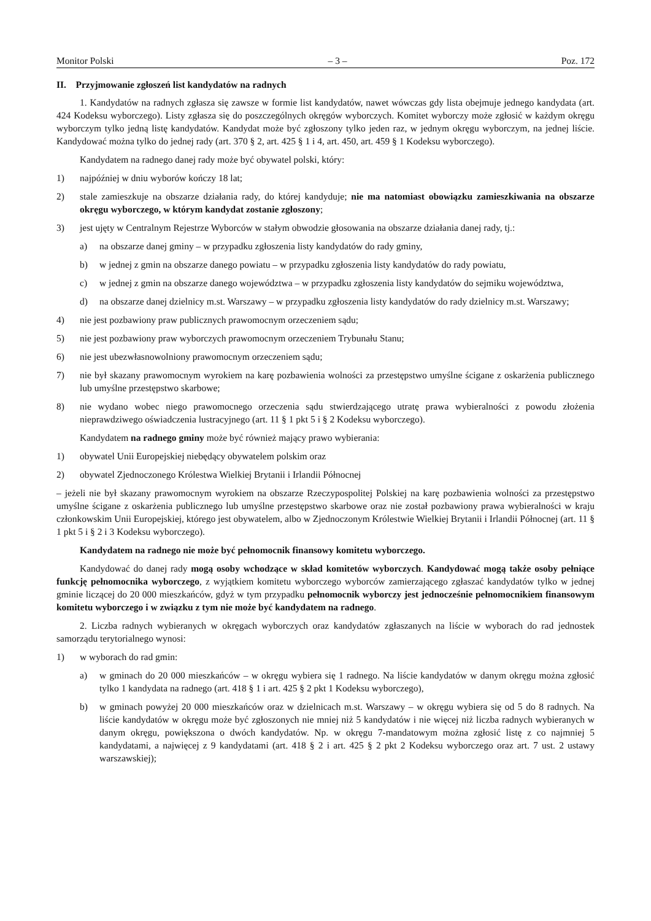Monitor Polski – 3 – Poz. 172
II. Przyjmowanie zgłoszeń list kandydatów na radnych
1. Kandydatów na radnych zgłasza się zawsze w formie list kandydatów, nawet wówczas gdy lista obejmuje jednego kandydata (art. 424 Kodeksu wyborczego). Listy zgłasza się do poszczególnych okręgów wyborczych. Komitet wyborczy może zgłosić w każdym okręgu wyborczym tylko jedną listę kandydatów. Kandydat może być zgłoszony tylko jeden raz, w jednym okręgu wyborczym, na jednej liście. Kandydować można tylko do jednej rady (art. 370 § 2, art. 425 § 1 i 4, art. 450, art. 459 § 1 Kodeksu wyborczego).
Kandydatem na radnego danej rady może być obywatel polski, który:
1) najpóźniej w dniu wyborów kończy 18 lat;
2) stale zamieszkuje na obszarze działania rady, do której kandyduje; nie ma natomiast obowiązku zamieszkiwania na obszarze okręgu wyborczego, w którym kandydat zostanie zgłoszony;
3) jest ujęty w Centralnym Rejestrze Wyborców w stałym obwodzie głosowania na obszarze działania danej rady, tj.:
a) na obszarze danej gminy – w przypadku zgłoszenia listy kandydatów do rady gminy,
b) w jednej z gmin na obszarze danego powiatu – w przypadku zgłoszenia listy kandydatów do rady powiatu,
c) w jednej z gmin na obszarze danego województwa – w przypadku zgłoszenia listy kandydatów do sejmiku województwa,
d) na obszarze danej dzielnicy m.st. Warszawy – w przypadku zgłoszenia listy kandydatów do rady dzielnicy m.st. Warszawy;
4) nie jest pozbawiony praw publicznych prawomocnym orzeczeniem sądu;
5) nie jest pozbawiony praw wyborczych prawomocnym orzeczeniem Trybunału Stanu;
6) nie jest ubezwłasnowolniony prawomocnym orzeczeniem sądu;
7) nie był skazany prawomocnym wyrokiem na karę pozbawienia wolności za przestępstwo umyślne ścigane z oskarżenia publicznego lub umyślne przestępstwo skarbowe;
8) nie wydano wobec niego prawomocnego orzeczenia sądu stwierdzającego utratę prawa wybieralności z powodu złożenia nieprawdziwego oświadczenia lustracyjnego (art. 11 § 1 pkt 5 i § 2 Kodeksu wyborczego).
Kandydatem na radnego gminy może być również mający prawo wybierania:
1) obywatel Unii Europejskiej niebędący obywatelem polskim oraz
2) obywatel Zjednoczonego Królestwa Wielkiej Brytanii i Irlandii Północnej
– jeżeli nie był skazany prawomocnym wyrokiem na obszarze Rzeczypospolitej Polskiej na karę pozbawienia wolności za przestępstwo umyślne ścigane z oskarżenia publicznego lub umyślne przestępstwo skarbowe oraz nie został pozbawiony prawa wybieralności w kraju członkowskim Unii Europejskiej, którego jest obywatelem, albo w Zjednoczonym Królestwie Wielkiej Brytanii i Irlandii Północnej (art. 11 § 1 pkt 5 i § 2 i 3 Kodeksu wyborczego).
Kandydatem na radnego nie może być pełnomocnik finansowy komitetu wyborczego.
Kandydować do danej rady mogą osoby wchodzące w skład komitetów wyborczych. Kandydować mogą także osoby pełniące funkcję pełnomocnika wyborczego, z wyjątkiem komitetu wyborczego wyborców zamierzającego zgłaszać kandydatów tylko w jednej gminie liczącej do 20 000 mieszkańców, gdyż w tym przypadku pełnomocnik wyborczy jest jednocześnie pełnomocnikiem finansowym komitetu wyborczego i w związku z tym nie może być kandydatem na radnego.
2. Liczba radnych wybieranych w okręgach wyborczych oraz kandydatów zgłaszanych na liście w wyborach do rad jednostek samorządu terytorialnego wynosi:
1) w wyborach do rad gmin:
a) w gminach do 20 000 mieszkańców – w okręgu wybiera się 1 radnego. Na liście kandydatów w danym okręgu można zgłosić tylko 1 kandydata na radnego (art. 418 § 1 i art. 425 § 2 pkt 1 Kodeksu wyborczego),
b) w gminach powyżej 20 000 mieszkańców oraz w dzielnicach m.st. Warszawy – w okręgu wybiera się od 5 do 8 radnych. Na liście kandydatów w okręgu może być zgłoszonych nie mniej niż 5 kandydatów i nie więcej niż liczba radnych wybieranych w danym okręgu, powiększona o dwóch kandydatów. Np. w okręgu 7-mandatowym można zgłosić listę z co najmniej 5 kandydatami, a najwięcej z 9 kandydatami (art. 418 § 2 i art. 425 § 2 pkt 2 Kodeksu wyborczego oraz art. 7 ust. 2 ustawy warszawskiej);